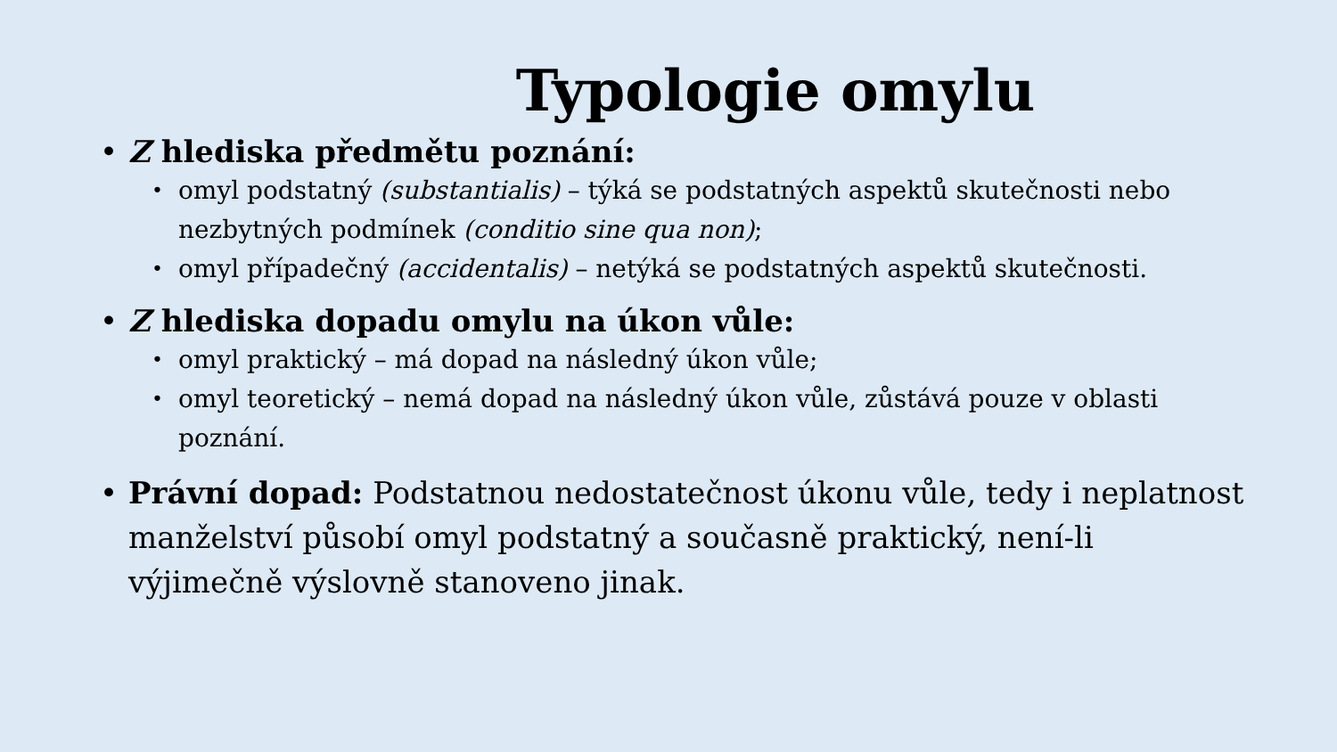Typologie omylu
• Z hlediska předmětu poznání:
• omyl podstatný (substantialis) – týká se podstatných aspektů skutečnosti nebo nezbytných podmínek (conditio sine qua non);
• omyl případečný (accidentalis) – netýká se podstatných aspektů skutečnosti.
• Z hlediska dopadu omylu na úkon vůle:
• omyl praktický – má dopad na následný úkon vůle;
• omyl teoretický – nemá dopad na následný úkon vůle, zůstává pouze v oblasti poznání.
• Právní dopad: Podstatnou nedostatečnost úkonu vůle, tedy i neplatnost manželství působí omyl podstatný a současně praktický, není-li výjimečně výslovně stanoveno jinak.